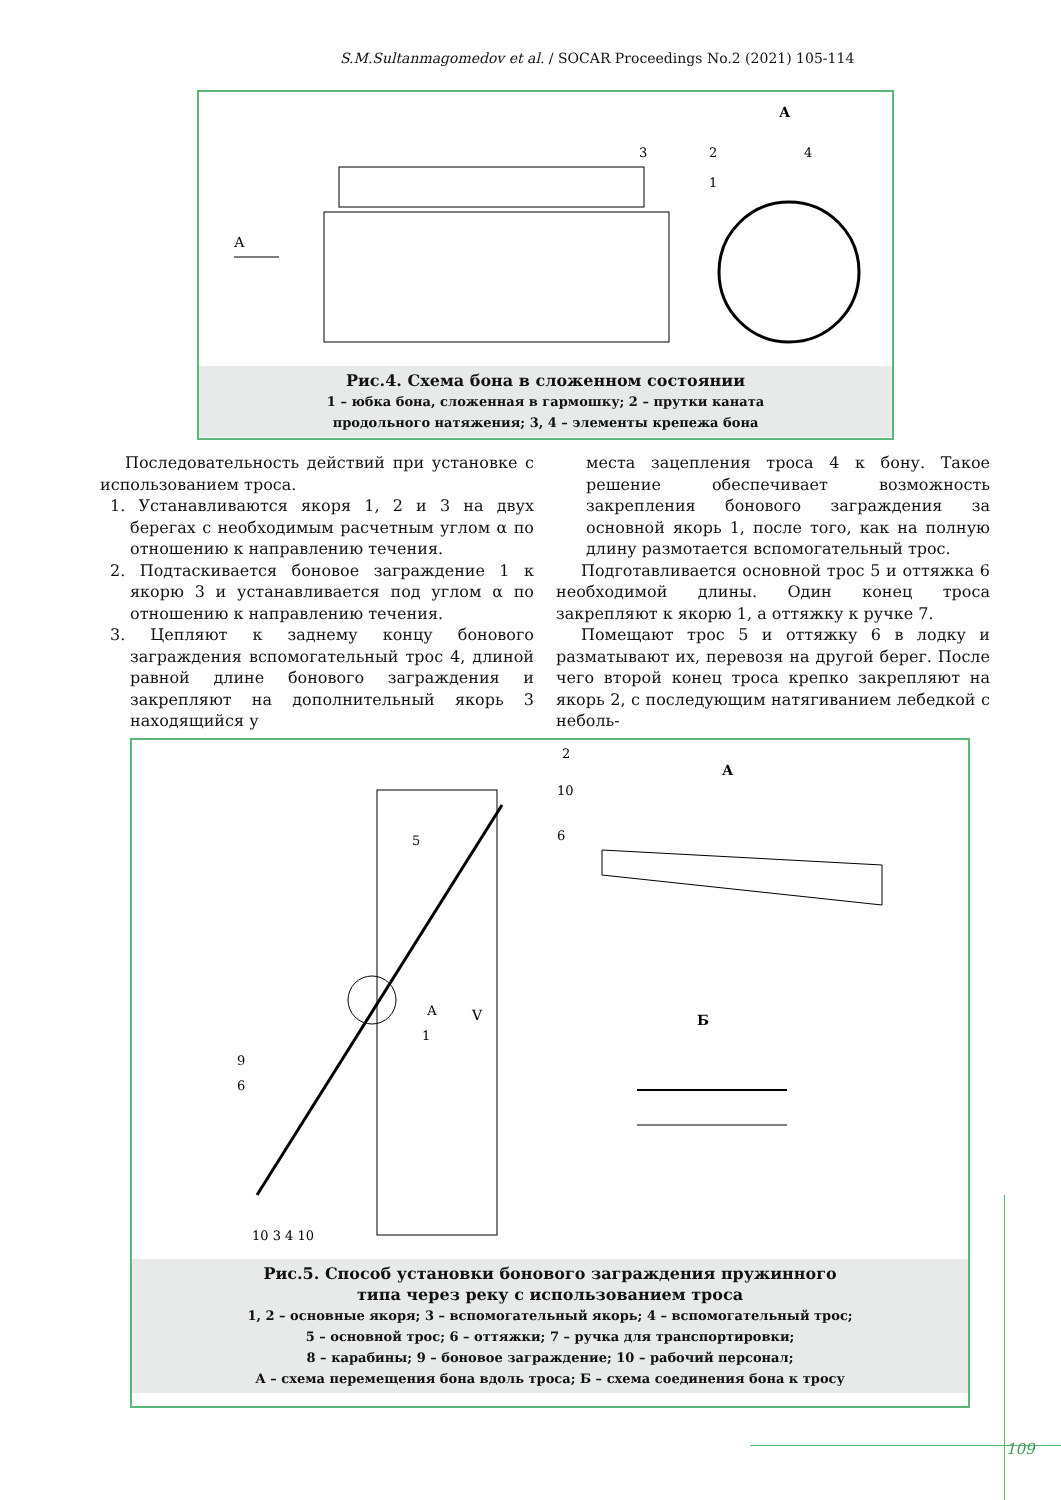S.M.Sultanmagomedov et al. / SOCAR Proceedings No.2 (2021) 105-114
А
А
3
2
4
1
Рис.4. Схема бона в сложенном состоянии
1 – юбка бона, сложенная в гармошку; 2 – прутки каната
продольного натяжения; 3, 4 – элементы крепежа бона
Последовательность действий при установке с использованием троса.
1. Устанавливаются якоря 1, 2 и 3 на двух берегах с необходимым расчетным углом α по отношению к направлению течения.
2. Подтаскивается боновое заграждение 1 к якорю 3 и устанавливается под углом α по отношению к направлению течения.
3. Цепляют к заднему концу бонового заграждения вспомогательный трос 4, длиной равной длине бонового заграждения и закрепляют на дополнительный якорь 3 находящийся у
места зацепления троса 4 к бону. Такое решение обеспечивает возможность закрепления бонового заграждения за основной якорь 1, после того, как на полную длину размотается вспомогательный трос.
Подготавливается основной трос 5 и оттяжка 6 необходимой длины. Один конец троса закрепляют к якорю 1, а оттяжку к ручке 7.
Помещают трос 5 и оттяжку 6 в лодку и разматывают их, перевозя на другой берег. После чего второй конец троса крепко закрепляют на якорь 2, с последующим натягиванием лебедкой с неболь-
V
А
Б
2
10
5
6
А
1
9
6
10 3 4 10
Рис.5. Способ установки бонового заграждения пружинного
типа через реку с использованием троса
1, 2 – основные якоря; 3 – вспомогательный якорь; 4 – вспомогательный трос;
5 – основной трос; 6 – оттяжки; 7 – ручка для транспортировки;
8 – карабины; 9 – боновое заграждение; 10 – рабочий персонал;
А – схема перемещения бона вдоль троса; Б – схема соединения бона к тросу
109